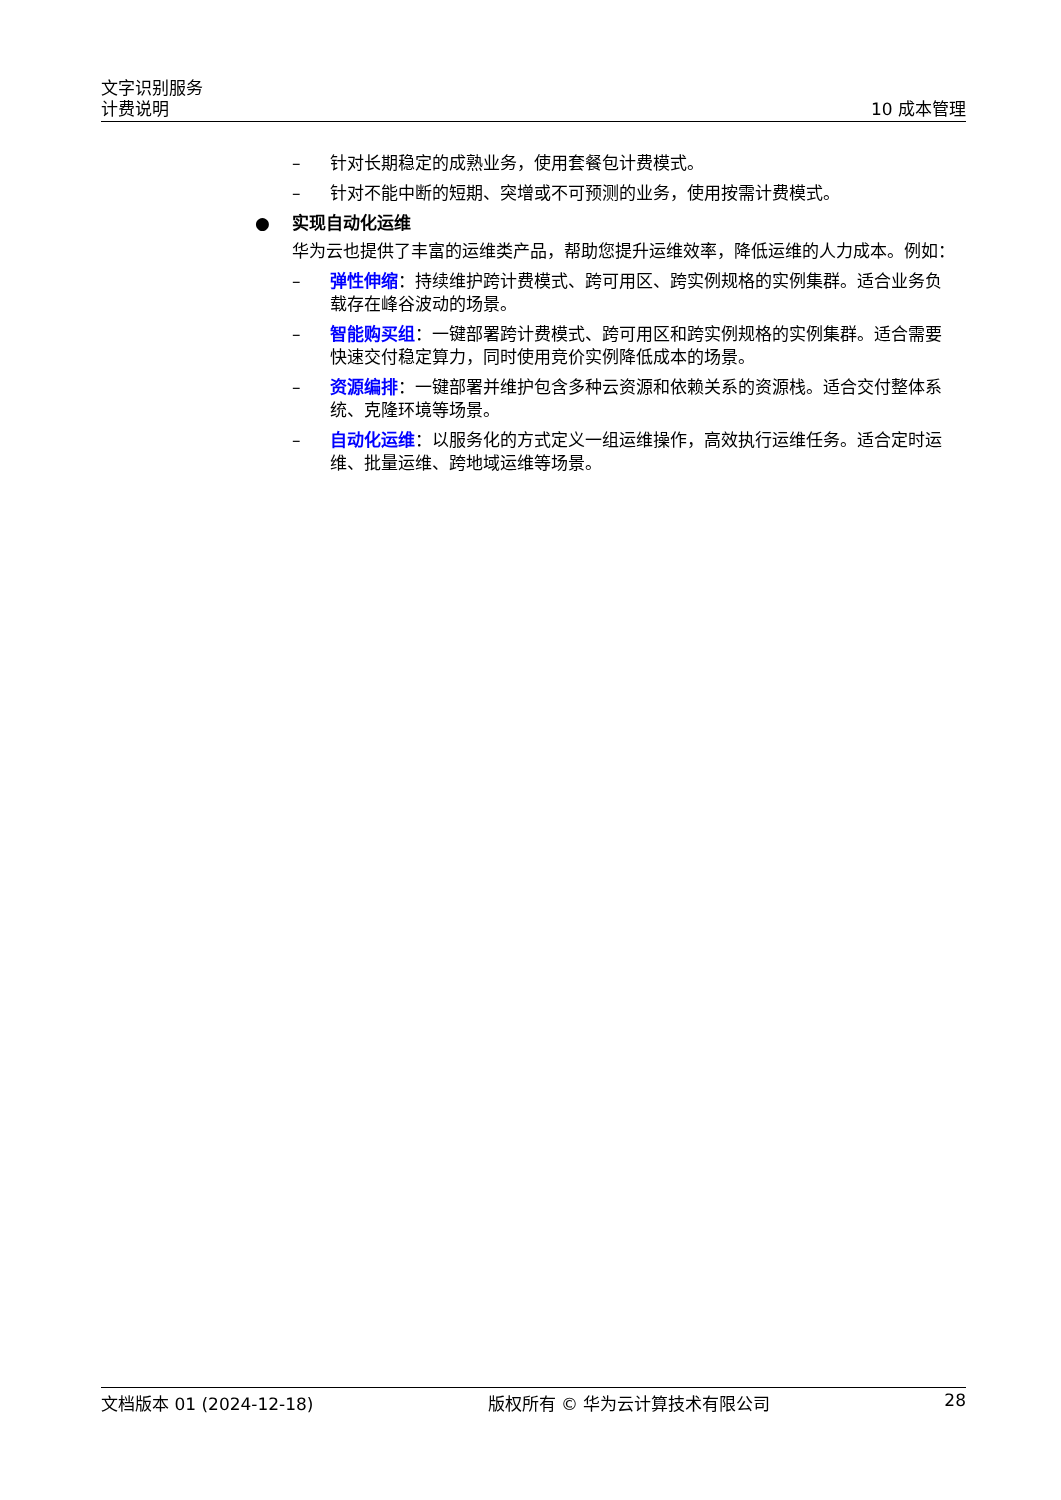文字识别服务
计费说明
10 成本管理
– 针对长期稳定的成熟业务，使用套餐包计费模式。
– 针对不能中断的短期、突增或不可预测的业务，使用按需计费模式。
● 实现自动化运维
华为云也提供了丰富的运维类产品，帮助您提升运维效率，降低运维的人力成本。例如：
– 弹性伸缩：持续维护跨计费模式、跨可用区、跨实例规格的实例集群。适合业务负载存在峰谷波动的场景。
– 智能购买组：一键部署跨计费模式、跨可用区和跨实例规格的实例集群。适合需要快速交付稳定算力，同时使用竞价实例降低成本的场景。
– 资源编排：一键部署并维护包含多种云资源和依赖关系的资源栈。适合交付整体系统、克隆环境等场景。
– 自动化运维：以服务化的方式定义一组运维操作，高效执行运维任务。适合定时运维、批量运维、跨地域运维等场景。
文档版本 01 (2024-12-18) 版权所有 © 华为云计算技术有限公司 28